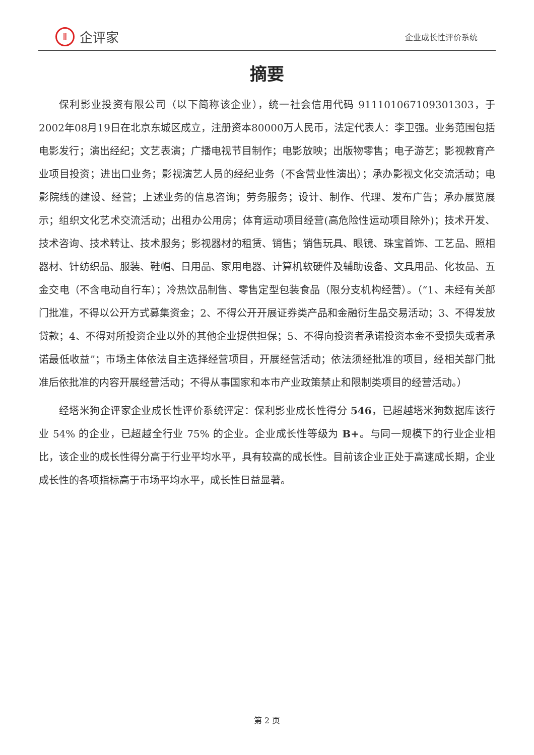Ⅱ
企评家
企业成长性评价系统
摘要
保利影业投资有限公司（以下简称该企业），统一社会信用代码 911101067109301303，于2002年08月19日在北京东城区成立，注册资本80000万人民币，法定代表人：李卫强。业务范围包括电影发行；演出经纪；文艺表演；广播电视节目制作；电影放映；出版物零售；电子游艺；影视教育产业项目投资；进出口业务；影视演艺人员的经纪业务（不含营业性演出）；承办影视文化交流活动；电影院线的建设、经营；上述业务的信息咨询；劳务服务；设计、制作、代理、发布广告；承办展览展示；组织文化艺术交流活动；出租办公用房；体育运动项目经营(高危险性运动项目除外)；技术开发、技术咨询、技术转让、技术服务；影视器材的租赁、销售；销售玩具、眼镜、珠宝首饰、工艺品、照相器材、针纺织品、服装、鞋帽、日用品、家用电器、计算机软硬件及辅助设备、文具用品、化妆品、五金交电（不含电动自行车）；冷热饮品制售、零售定型包装食品（限分支机构经营）。（“1、未经有关部门批准，不得以公开方式募集资金；2、不得公开开展证券类产品和金融衍生品交易活动；3、不得发放贷款；4、不得对所投资企业以外的其他企业提供担保；5、不得向投资者承诺投资本金不受损失或者承诺最低收益”；市场主体依法自主选择经营项目，开展经营活动；依法须经批准的项目，经相关部门批准后依批准的内容开展经营活动；不得从事国家和本市产业政策禁止和限制类项目的经营活动。）
经塔米狗企评家企业成长性评价系统评定：保利影业成长性得分 546，已超越塔米狗数据库该行业 54% 的企业，已超越全行业 75% 的企业。企业成长性等级为 B+。与同一规模下的行业企业相比，该企业的成长性得分高于行业平均水平，具有较高的成长性。目前该企业正处于高速成长期，企业成长性的各项指标高于市场平均水平，成长性日益显著。
第 2 页